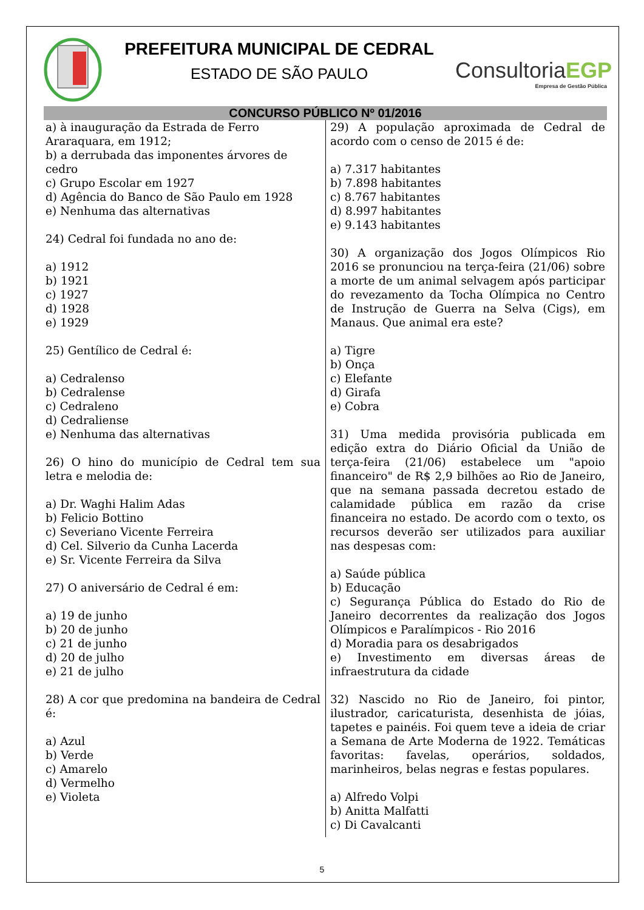PREFEITURA MUNICIPAL DE CEDRAL
ESTADO DE SÃO PAULO
ConsultoriaEGP
Empresa de Gestão Pública
CONCURSO PÚBLICO Nº 01/2016
a) à inauguração da Estrada de Ferro Araraquara, em 1912;
b) a derrubada das imponentes árvores de cedro
c) Grupo Escolar em 1927
d) Agência do Banco de São Paulo em 1928
e) Nenhuma das alternativas
24) Cedral foi fundada no ano de:
a) 1912
b) 1921
c) 1927
d) 1928
e) 1929
25) Gentílico de Cedral é:
a) Cedralenso
b) Cedralense
c) Cedraleno
d) Cedraliense
e) Nenhuma das alternativas
26) O hino do município de Cedral tem sua letra e melodia de:
a) Dr. Waghi Halim Adas
b) Felicio Bottino
c) Severiano Vicente Ferreira
d) Cel. Silverio da Cunha Lacerda
e) Sr. Vicente Ferreira da Silva
27) O aniversário de Cedral é em:
a) 19 de junho
b) 20 de junho
c) 21 de junho
d) 20 de julho
e) 21 de julho
28) A cor que predomina na bandeira de Cedral é:
a) Azul
b) Verde
c) Amarelo
d) Vermelho
e) Violeta
29) A população aproximada de Cedral de acordo com o censo de 2015 é de:
a) 7.317 habitantes
b) 7.898 habitantes
c) 8.767 habitantes
d) 8.997 habitantes
e) 9.143 habitantes
30) A organização dos Jogos Olímpicos Rio 2016 se pronunciou na terça-feira (21/06) sobre a morte de um animal selvagem após participar do revezamento da Tocha Olímpica no Centro de Instrução de Guerra na Selva (Cigs), em Manaus. Que animal era este?
a) Tigre
b) Onça
c) Elefante
d) Girafa
e) Cobra
31) Uma medida provisória publicada em edição extra do Diário Oficial da União de terça-feira (21/06) estabelece um "apoio financeiro" de R$ 2,9 bilhões ao Rio de Janeiro, que na semana passada decretou estado de calamidade pública em razão da crise financeira no estado. De acordo com o texto, os recursos deverão ser utilizados para auxiliar nas despesas com:
a) Saúde pública
b) Educação
c) Segurança Pública do Estado do Rio de Janeiro decorrentes da realização dos Jogos Olímpicos e Paralímpicos - Rio 2016
d) Moradia para os desabrigados
e) Investimento em diversas áreas de infraestrutura da cidade
32) Nascido no Rio de Janeiro, foi pintor, ilustrador, caricaturista, desenhista de jóias, tapetes e painéis. Foi quem teve a ideia de criar a Semana de Arte Moderna de 1922. Temáticas favoritas: favelas, operários, soldados, marinheiros, belas negras e festas populares.
a) Alfredo Volpi
b) Anitta Malfatti
c) Di Cavalcanti
5